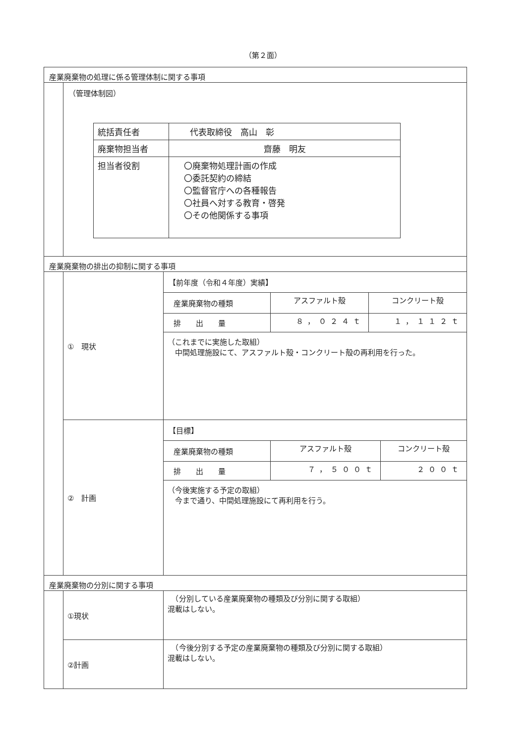（第２面）
産業廃棄物の処理に係る管理体制に関する事項
（管理体制図）
| 統括責任者 | 代表取締役 高山 彰 |
| 廃棄物担当者 | 齋藤 明友 |
| 担当者役割 | 〇廃棄物処理計画の作成 〇委託契約の締結 〇監督官庁への各種報告 〇社員へ対する教育・啓発 〇その他関係する事項 |
産業廃棄物の排出の抑制に関する事項
| ① 現状 | 【前年度（令和４年度）実績】 / 産業廃棄物の種類 / アスファルト殻 / コンクリート殻 / / 排 出 量 / ８，０２４ｔ / １，１１２ｔ / （これまでに実施した取組） 中間処理施設にて、アスファルト殻・コンクリート殻の再利用を行った。 |
| ② 計画 | 【目標】 / 産業廃棄物の種類 / アスファルト殻 / コンクリート殻 / / 排 出 量 / ７，５００ｔ / ２００ｔ / （今後実施する予定の取組） 今まで通り、中間処理施設にて再利用を行う。 |
産業廃棄物の分別に関する事項
| ①現状 | （分別している産業廃棄物の種類及び分別に関する取組） 混載はしない。 |
| ②計画 | （今後分別する予定の産業廃棄物の種類及び分別に関する取組） 混載はしない。 |